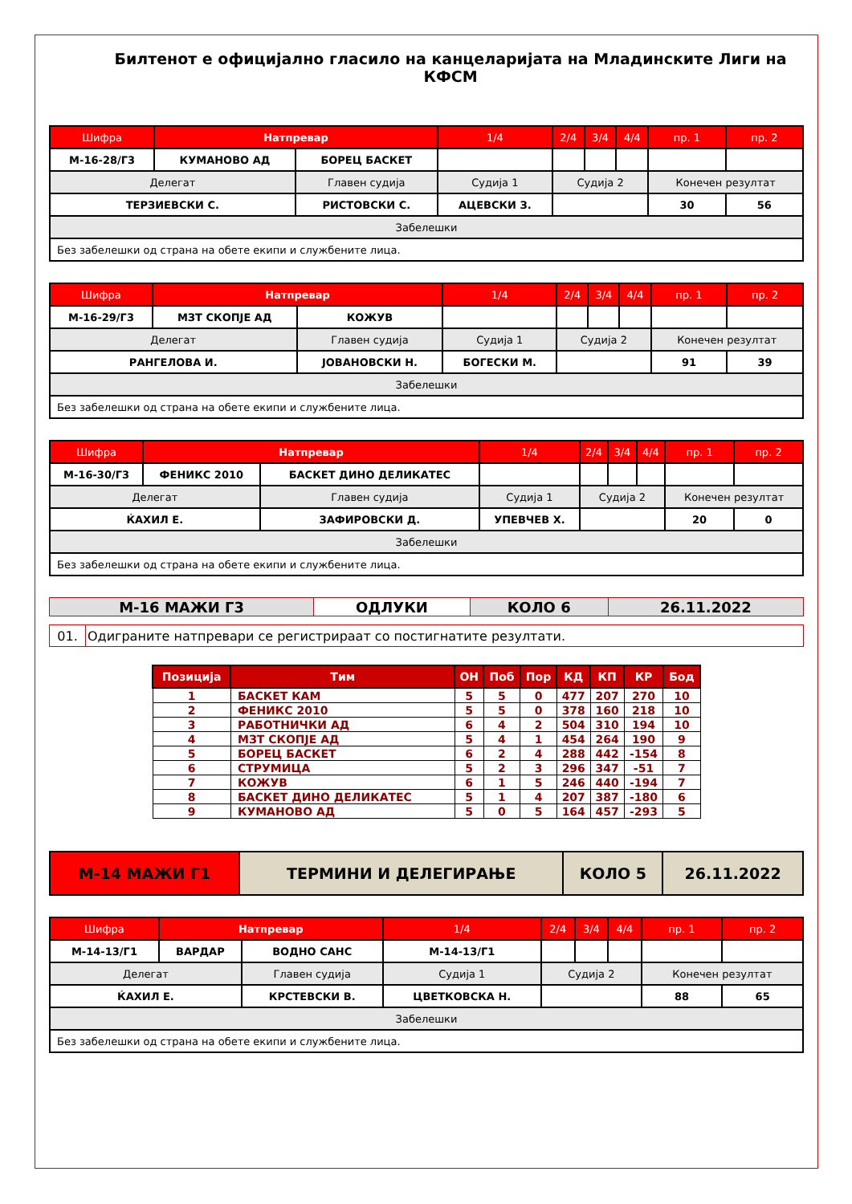Билтенот е официјално гласило на канцеларијата на Младинските Лиги на КФСМ
| Шифра | Натпревар | | 1/4 | 2/4 | 3/4 | 4/4 | пр. 1 | пр. 2 |
| --- | --- | --- | --- | --- | --- | --- | --- | --- |
| M-16-28/Г3 | КУМАНОВО АД | БОРЕЦ БАСКЕТ | | | | | | |
| Делегат | | Главен судија | Судија 1 | Судија 2 | | | Конечен резултат | |
| ТЕРЗИЕВСКИ С. | | РИСТОВСКИ С. | АЦЕВСКИ З. | | | | 30 | 56 |
| Забелешки | | | | | | | | |
| Без забелешки од страна на обете екипи и службените лица. | | | | | | | | |
| Шифра | Натпревар | | 1/4 | 2/4 | 3/4 | 4/4 | пр. 1 | пр. 2 |
| --- | --- | --- | --- | --- | --- | --- | --- | --- |
| M-16-29/Г3 | МЗТ СКОПЈЕ АД | КОЖУВ | | | | | | |
| Делегат | | Главен судија | Судија 1 | Судија 2 | | | Конечен резултат | |
| РАНГЕЛОВА И. | | ЈОВАНОВСКИ Н. | БОГЕСКИ М. | | | | 91 | 39 |
| Забелешки | | | | | | | | |
| Без забелешки од страна на обете екипи и службените лица. | | | | | | | | |
| Шифра | Натпревар | | 1/4 | 2/4 | 3/4 | 4/4 | пр. 1 | пр. 2 |
| --- | --- | --- | --- | --- | --- | --- | --- | --- |
| M-16-30/Г3 | ФЕНИКС 2010 | БАСКЕТ ДИНО ДЕЛИКАТЕС | | | | | | |
| Делегат | | Главен судија | Судија 1 | Судија 2 | | | Конечен резултат | |
| ЌАХИЛ Е. | | ЗАФИРОВСКИ Д. | УПЕВЧЕВ Х. | | | | 20 | 0 |
| Забелешки | | | | | | | | |
| Без забелешки од страна на обете екипи и службените лица. | | | | | | | | |
| M-16 МАЖИ Г3 | ОДЛУКИ | КОЛО 6 | 26.11.2022 |
| 01. | Одиграните натпревари се регистрираат со постигнатите резултати. |
| Позиција | Тим | OH | Поб | Пор | КД | КП | КР | Бод |
| --- | --- | --- | --- | --- | --- | --- | --- | --- |
| 1 | БАСКЕТ КАМ | 5 | 5 | 0 | 477 | 207 | 270 | 10 |
| 2 | ФЕНИКС 2010 | 5 | 5 | 0 | 378 | 160 | 218 | 10 |
| 3 | РАБОТНИЧКИ АД | 6 | 4 | 2 | 504 | 310 | 194 | 10 |
| 4 | МЗТ СКОПЈЕ АД | 5 | 4 | 1 | 454 | 264 | 190 | 9 |
| 5 | БОРЕЦ БАСКЕТ | 6 | 2 | 4 | 288 | 442 | -154 | 8 |
| 6 | СТРУМИЦА | 5 | 2 | 3 | 296 | 347 | -51 | 7 |
| 7 | КОЖУВ | 6 | 1 | 5 | 246 | 440 | -194 | 7 |
| 8 | БАСКЕТ ДИНО ДЕЛИКАТЕС | 5 | 1 | 4 | 207 | 387 | -180 | 6 |
| 9 | КУМАНОВО АД | 5 | 0 | 5 | 164 | 457 | -293 | 5 |
| M-14 МАЖИ Г1 | ТЕРМИНИ И ДЕЛЕГИРАЊЕ | КОЛО 5 | 26.11.2022 |
| Шифра | Натпревар | | 1/4 | 2/4 | 3/4 | 4/4 | пр. 1 | пр. 2 |
| --- | --- | --- | --- | --- | --- | --- | --- | --- |
| M-14-13/Г1 | ВАРДАР | ВОДНО САНС | M-14-13/Г1 | | | | | |
| Делегат | | Главен судија | Судија 1 | Судија 2 | | | Конечен резултат | |
| ЌАХИЛ Е. | | КРСТЕВСКИ В. | ЦВЕТКОВСКА Н. | | | | 88 | 65 |
| Забелешки | | | | | | | | |
| Без забелешки од страна на обете екипи и службените лица. | | | | | | | | |